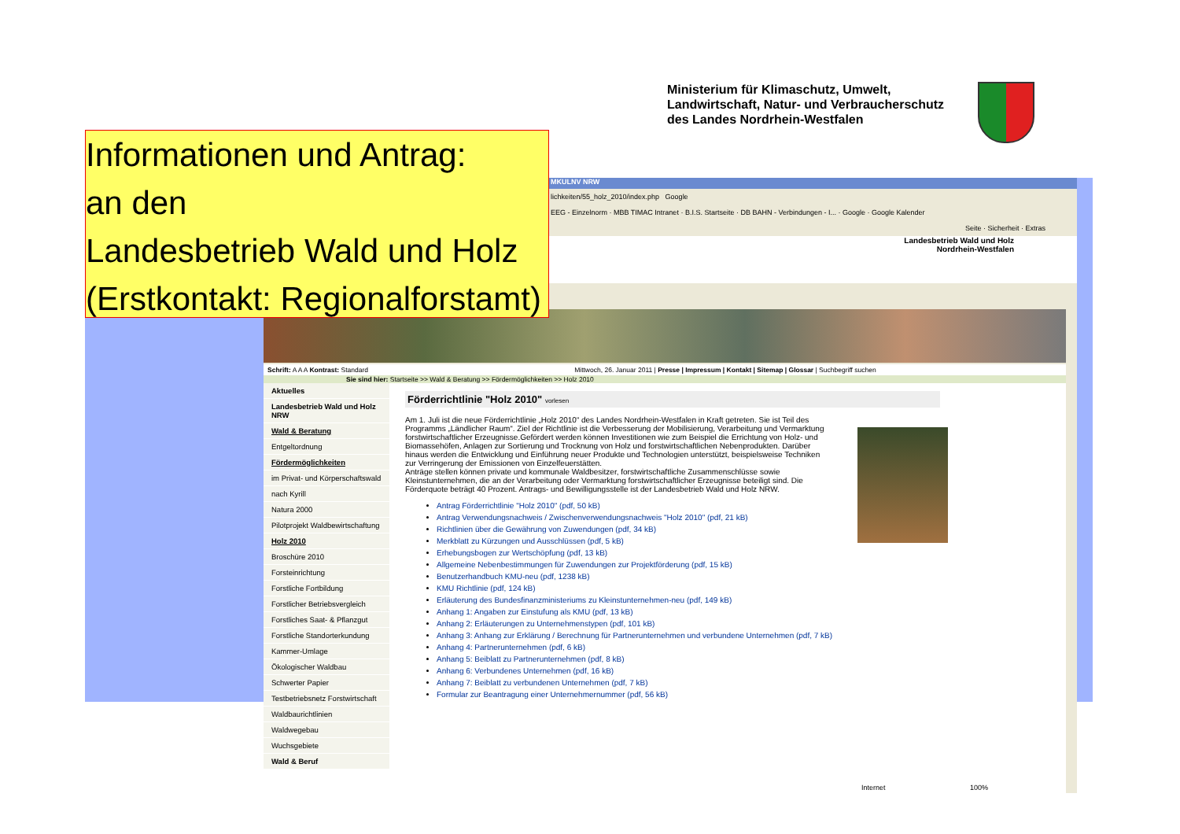Ministerium für Klimaschutz, Umwelt,
Landwirtschaft, Natur- und Verbraucherschutz
des Landes Nordrhein-Westfalen
Informationen und Antrag:
an den
Landesbetrieb Wald und Holz
(Erstkontakt: Regionalforstamt)
MKULNV NRW
lichkeiten/55_holz_2010/index.php Google
EEG - Einzelnorm · MBB TIMAC Intranet · B.I.S. Startseite · DB BAHN - Verbindungen - I... · Google · Google Kalender
Seite · Sicherheit · Extras
Landesbetrieb Wald und Holz
Nordrhein-Westfalen
Schrift: A A A Kontrast: Standard Mittwoch, 26. Januar 2011 | Presse | Impressum | Kontakt | Sitemap | Glossar | Suchbegriff suchen
Sie sind hier: Startseite >> Wald & Beratung >> Fördermöglichkeiten >> Holz 2010
Aktuelles
Landesbetrieb Wald und Holz NRW
Wald & Beratung
Entgeltordnung
Fördermöglichkeiten
im Privat- und Körperschaftswald
nach Kyrill
Natura 2000
Pilotprojekt Waldbewirtschaftung
Holz 2010
Broschüre 2010
Forsteinrichtung
Forstliche Fortbildung
Forstlicher Betriebsvergleich
Forstliches Saat- & Pflanzgut
Forstliche Standorterkundung
Kammer-Umlage
Ökologischer Waldbau
Schwerter Papier
Testbetriebsnetz Forstwirtschaft
Waldbaurichtlinien
Waldwegebau
Wuchsgebiete
Wald & Beruf
Förderrichtlinie "Holz 2010" vorlesen
Am 1. Juli ist die neue Förderrichtlinie „Holz 2010“ des Landes Nordrhein-Westfalen in Kraft getreten. Sie ist Teil des Programms „Ländlicher Raum“. Ziel der Richtlinie ist die Verbesserung der Mobilisierung, Verarbeitung und Vermarktung forstwirtschaftlicher Erzeugnisse.Gefördert werden können Investitionen wie zum Beispiel die Errichtung von Holz- und Biomassehöfen, Anlagen zur Sortierung und Trocknung von Holz und forstwirtschaftlichen Nebenprodukten. Darüber hinaus werden die Entwicklung und Einführung neuer Produkte und Technologien unterstützt, beispielsweise Techniken zur Verringerung der Emissionen von Einzelfeuerstätten.
Anträge stellen können private und kommunale Waldbesitzer, forstwirtschaftliche Zusammenschlüsse sowie Kleinstunternehmen, die an der Verarbeitung oder Vermarktung forstwirtschaftlicher Erzeugnisse beteiligt sind. Die Förderquote beträgt 40 Prozent. Antrags- und Bewilligungsstelle ist der Landesbetrieb Wald und Holz NRW.
Antrag Förderrichtlinie "Holz 2010" (pdf, 50 kB)
Antrag Verwendungsnachweis / Zwischenverwendungsnachweis "Holz 2010" (pdf, 21 kB)
Richtlinien über die Gewährung von Zuwendungen (pdf, 34 kB)
Merkblatt zu Kürzungen und Ausschlüssen (pdf, 5 kB)
Erhebungsbogen zur Wertschöpfung (pdf, 13 kB)
Allgemeine Nebenbestimmungen für Zuwendungen zur Projektförderung (pdf, 15 kB)
Benutzerhandbuch KMU-neu (pdf, 1238 kB)
KMU Richtlinie (pdf, 124 kB)
Erläuterung des Bundesfinanzministeriums zu Kleinstunternehmen-neu (pdf, 149 kB)
Anhang 1: Angaben zur Einstufung als KMU (pdf, 13 kB)
Anhang 2: Erläuterungen zu Unternehmenstypen (pdf, 101 kB)
Anhang 3: Anhang zur Erklärung / Berechnung für Partnerunternehmen und verbundene Unternehmen (pdf, 7 kB)
Anhang 4: Partnerunternehmen (pdf, 6 kB)
Anhang 5: Beiblatt zu Partnerunternehmen (pdf, 8 kB)
Anhang 6: Verbundenes Unternehmen (pdf, 16 kB)
Anhang 7: Beiblatt zu verbundenen Unternehmen (pdf, 7 kB)
Formular zur Beantragung einer Unternehmernummer (pdf, 56 kB)
Internet 100%